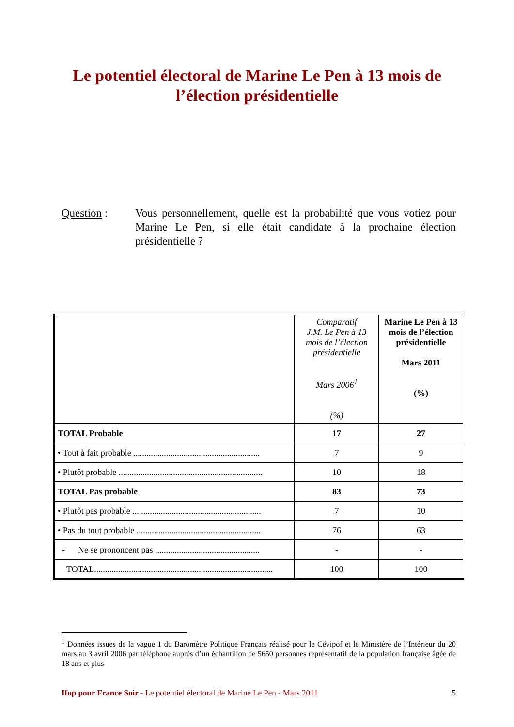Le potentiel électoral de Marine Le Pen à 13 mois de
l’élection présidentielle
Question : Vous personnellement, quelle est la probabilité que vous votiez pour Marine Le Pen, si elle était candidate à la prochaine élection présidentielle ?
| | Comparatif J.M. Le Pen à 13 mois de l’élection présidentielle Mars 2006<sup>1</sup> (%) | Marine Le Pen à 13 mois de l’élection présidentielle Mars 2011 (%) |
| --- | --- | --- |
| TOTAL Probable | 17 | 27 |
| • Tout à fait probable .......................................................... | 7 | 9 |
| • Plutôt probable .................................................................. | 10 | 18 |
| TOTAL Pas probable | 83 | 73 |
| • Plutôt pas probable ........................................................... | 7 | 10 |
| • Pas du tout probable ......................................................... | 76 | 63 |
| - Ne se prononcent pas ................................................ | - | - |
| TOTAL.................................................................................. | 100 | 100 |
<sup>1</sup> Données issues de la vague 1 du Baromètre Politique Français réalisé pour le Cévipof et le Ministère de l’Intérieur du 20 mars au 3 avril 2006 par téléphone auprès d’un échantillon de 5650 personnes représentatif de la population française âgée de 18 ans et plus
Ifop pour France Soir - Le potentiel électoral de Marine Le Pen - Mars 2011 5